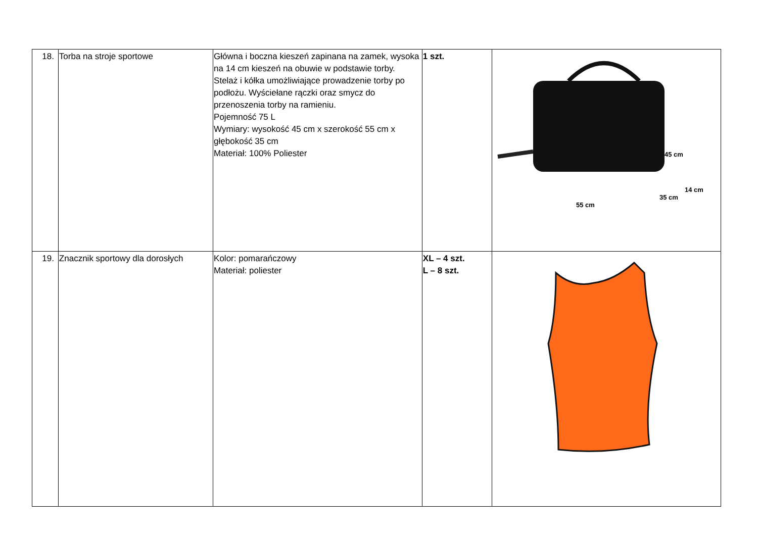| 18. | Torba na stroje sportowe | Główna i boczna kieszeń zapinana na zamek, wysoka na 14 cm kieszeń na obuwie w podstawie torby. Stelaż i kółka umożliwiające prowadzenie torby po podłożu. Wyściełane rączki oraz smycz do przenoszenia torby na ramieniu. Pojemność 75 L Wymiary: wysokość 45 cm x szerokość 55 cm x głębokość 35 cm Materiał: 100% Poliester | 1 szt. | 45 cm 14 cm 35 cm 55 cm |
| 19. | Znacznik sportowy dla dorosłych | Kolor: pomarańczowy Materiał: poliester | XL – 4 szt. L – 8 szt. | |